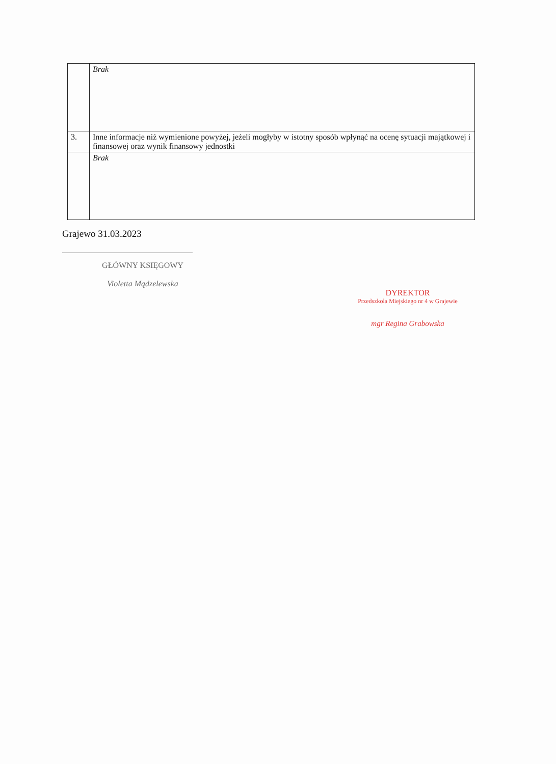| | Brak |
| 3. | Inne informacje niż wymienione powyżej, jeżeli mogłyby w istotny sposób wpłynąć na ocenę sytuacji majątkowej i finansowej oraz wynik finansowy jednostki |
| | Brak |
Grajewo 31.03.2023
GŁÓWNY KSIĘGOWY
Violetta Mądzelewska
DYREKTOR
Przedszkola Miejskiego nr 4 w Grajewie
mgr Regina Grabowska